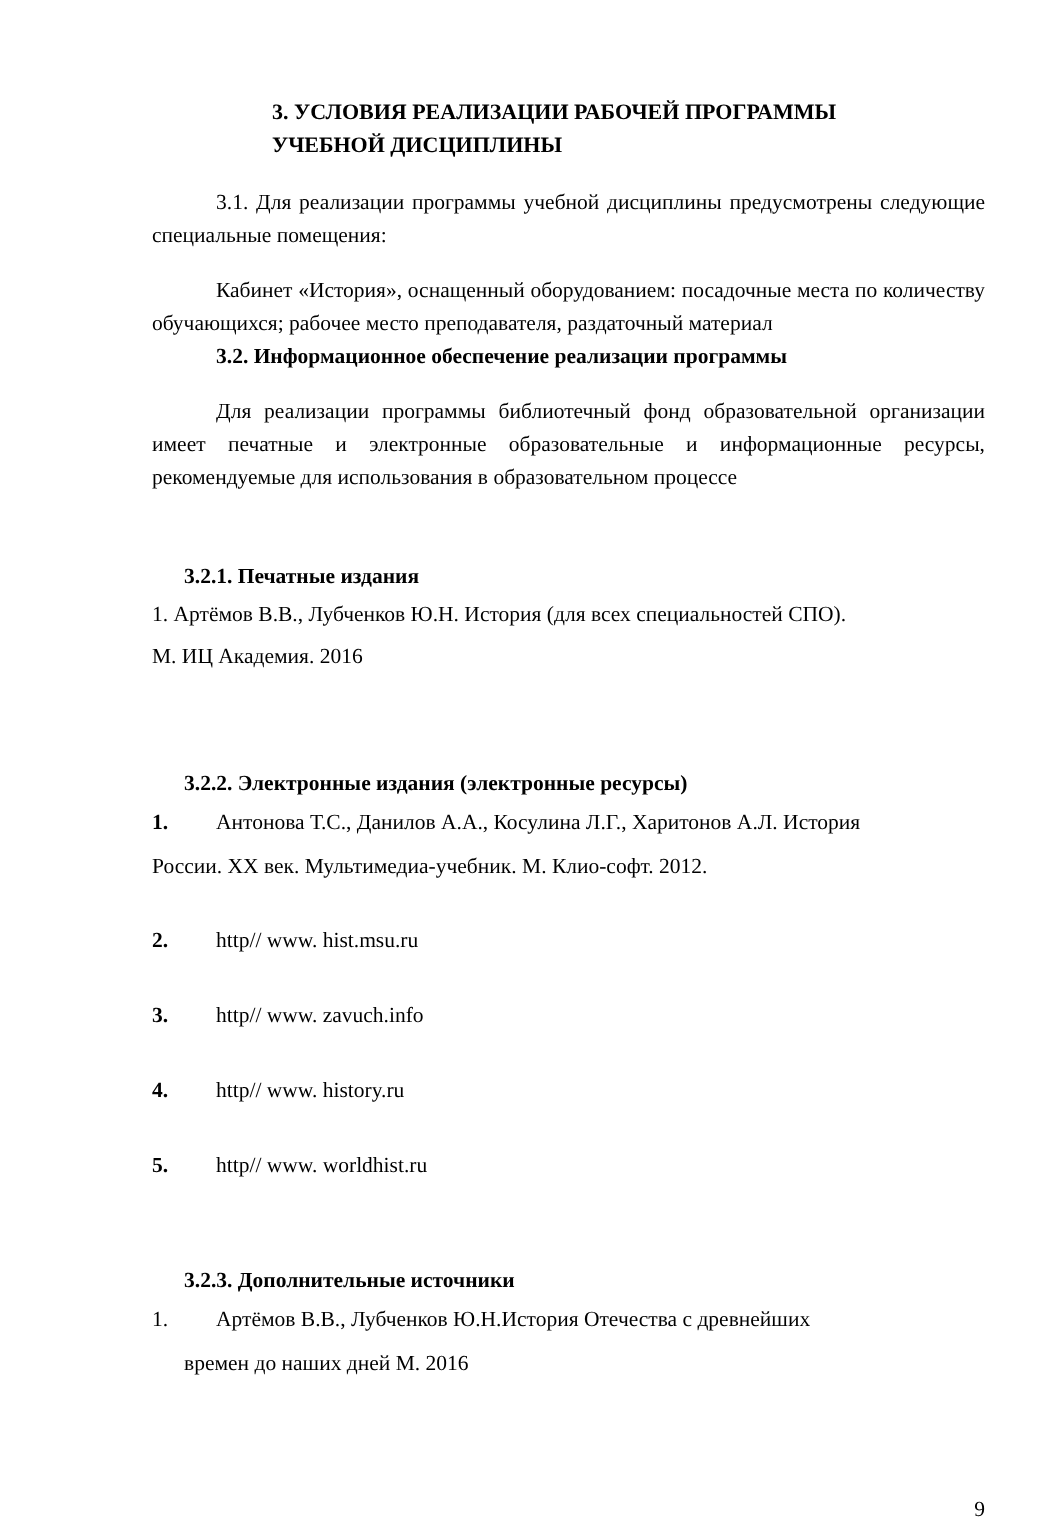3. УСЛОВИЯ РЕАЛИЗАЦИИ РАБОЧЕЙ ПРОГРАММЫ
УЧЕБНОЙ ДИСЦИПЛИНЫ
3.1. Для реализации программы учебной дисциплины предусмотрены следующие специальные помещения:
Кабинет «История», оснащенный оборудованием: посадочные места по количеству обучающихся; рабочее место преподавателя, раздаточный материал
3.2. Информационное обеспечение реализации программы
Для реализации программы библиотечный фонд образовательной организации имеет печатные и электронные образовательные и информационные ресурсы, рекомендуемые для использования в образовательном процессе
3.2.1. Печатные издания
1. Артёмов В.В., Лубченков Ю.Н. История (для всех специальностей СПО).
М. ИЦ Академия. 2016
3.2.2. Электронные издания (электронные ресурсы)
1. Антонова Т.С., Данилов А.А., Косулина Л.Г., Харитонов А.Л. История
России. XX век. Мультимедиа-учебник. М. Клио-софт. 2012.
2. http// www. hist.msu.ru
3. http// www. zavuch.info
4. http// www. history.ru
5. http// www. worldhist.ru
3.2.3. Дополнительные источники
1. Артёмов В.В., Лубченков Ю.Н.История Отечества с древнейших
времен до наших дней М. 2016
9